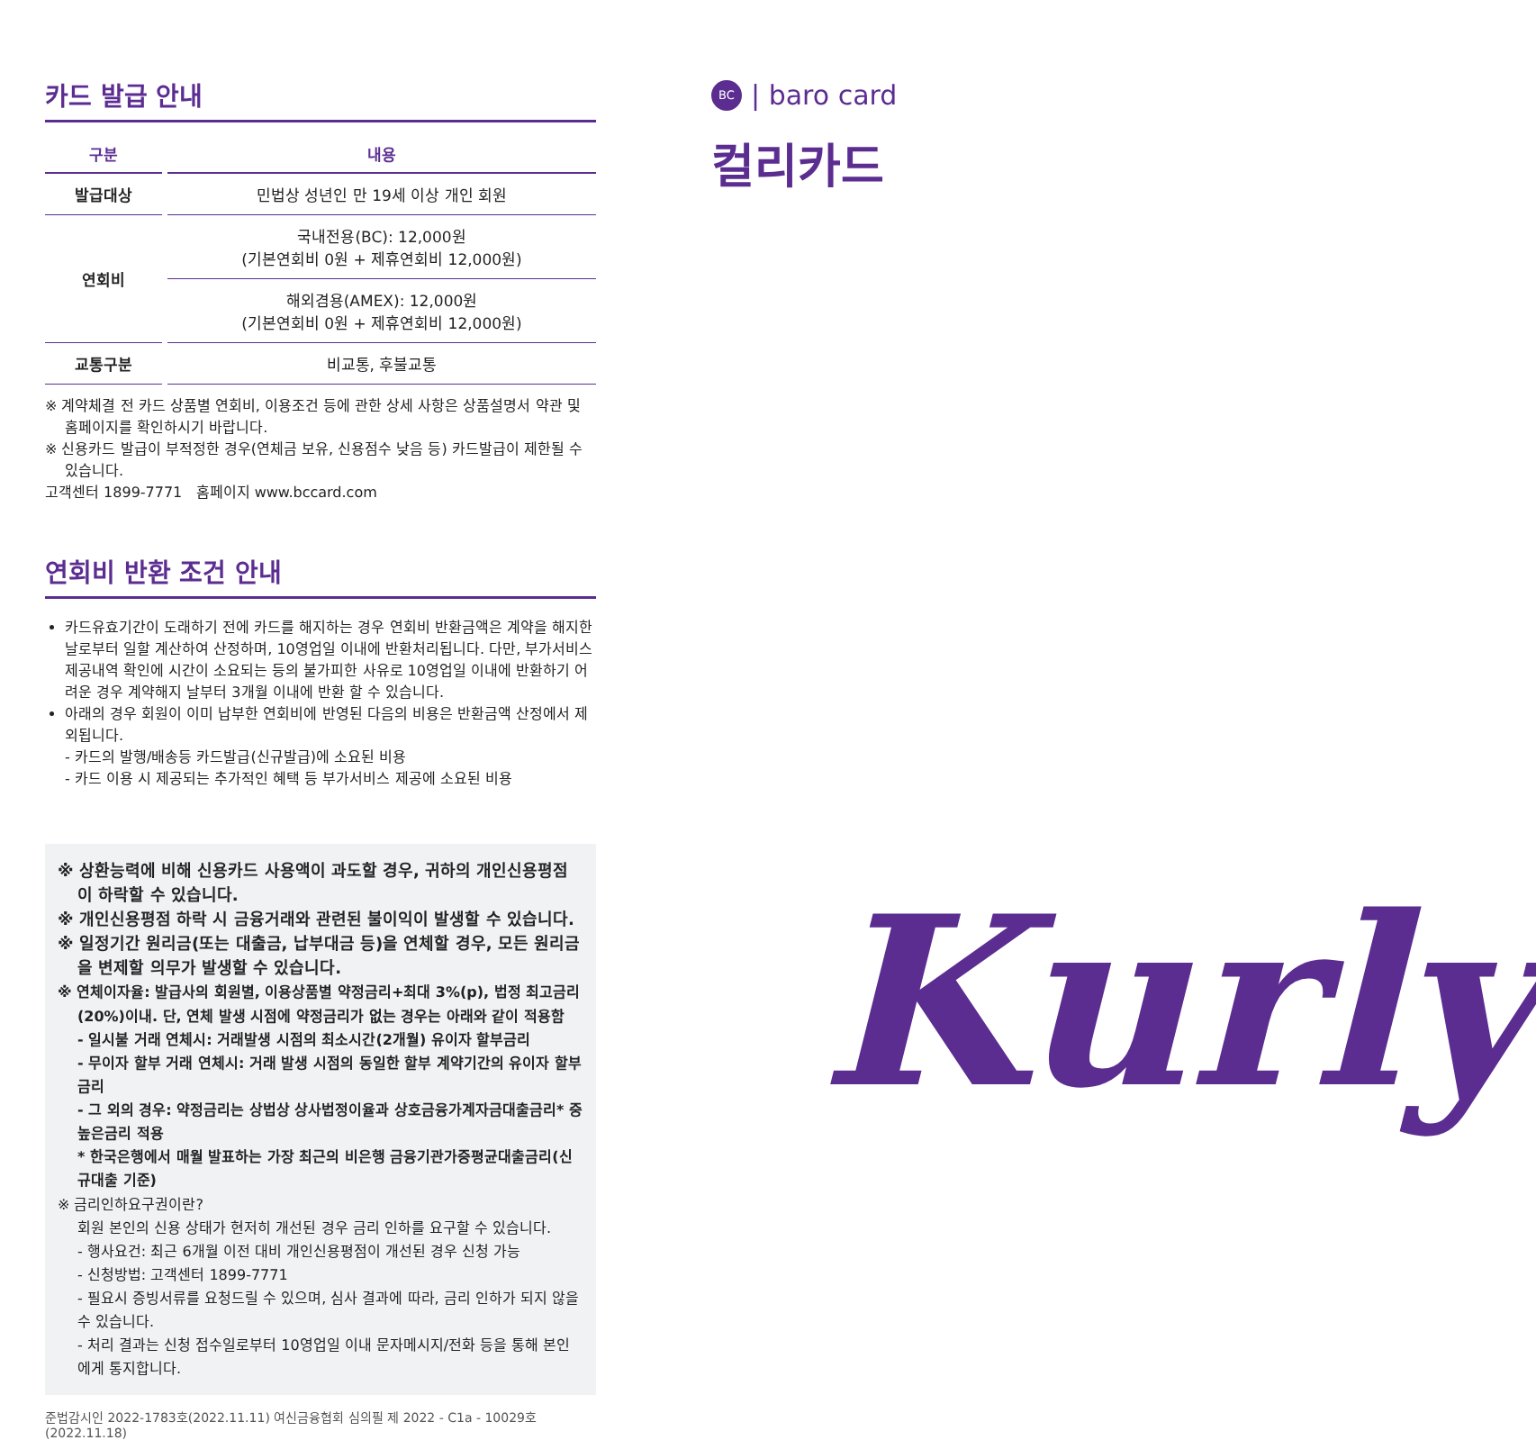카드 발급 안내
| 구분 | 내용 |
| --- | --- |
| 발급대상 | 민법상 성년인 만 19세 이상 개인 회원 |
| 연회비 | 국내전용(BC): 12,000원 (기본연회비 0원 + 제휴연회비 12,000원) |
| | 해외겸용(AMEX): 12,000원 (기본연회비 0원 + 제휴연회비 12,000원) |
| 교통구분 | 비교통, 후불교통 |
※ 계약체결 전 카드 상품별 연회비, 이용조건 등에 관한 상세 사항은 상품설명서 약관 및 홈페이지를 확인하시기 바랍니다.
※ 신용카드 발급이 부적정한 경우(연체금 보유, 신용점수 낮음 등) 카드발급이 제한될 수 있습니다.
고객센터 1899-7771 홈페이지 www.bccard.com
연회비 반환 조건 안내
카드유효기간이 도래하기 전에 카드를 해지하는 경우 연회비 반환금액은 계약을 해지한 날로부터 일할 계산하여 산정하며, 10영업일 이내에 반환처리됩니다. 다만, 부가서비스 제공내역 확인에 시간이 소요되는 등의 불가피한 사유로 10영업일 이내에 반환하기 어려운 경우 계약해지 날부터 3개월 이내에 반환 할 수 있습니다.
아래의 경우 회원이 이미 납부한 연회비에 반영된 다음의 비용은 반환금액 산정에서 제외됩니다.
- 카드의 발행/배송등 카드발급(신규발급)에 소요된 비용
- 카드 이용 시 제공되는 추가적인 혜택 등 부가서비스 제공에 소요된 비용
※ 상환능력에 비해 신용카드 사용액이 과도할 경우, 귀하의 개인신용평점이 하락할 수 있습니다.
※ 개인신용평점 하락 시 금융거래와 관련된 불이익이 발생할 수 있습니다.
※ 일정기간 원리금(또는 대출금, 납부대금 등)을 연체할 경우, 모든 원리금을 변제할 의무가 발생할 수 있습니다.
※ 연체이자율: 발급사의 회원별, 이용상품별 약정금리+최대 3%(p), 법정 최고금리(20%)이내. 단, 연체 발생 시점에 약정금리가 없는 경우는 아래와 같이 적용함
- 일시불 거래 연체시: 거래발생 시점의 최소시간(2개월) 유이자 할부금리
- 무이자 할부 거래 연체시: 거래 발생 시점의 동일한 할부 계약기간의 유이자 할부금리
- 그 외의 경우: 약정금리는 상법상 상사법정이율과 상호금융가계자금대출금리* 중 높은금리 적용
* 한국은행에서 매월 발표하는 가장 최근의 비은행 금융기관가중평균대출금리(신규대출 기준)
※ 금리인하요구권이란?
회원 본인의 신용 상태가 현저히 개선된 경우 금리 인하를 요구할 수 있습니다.
- 행사요건: 최근 6개월 이전 대비 개인신용평점이 개선된 경우 신청 가능
- 신청방법: 고객센터 1899-7771
- 필요시 증빙서류를 요청드릴 수 있으며, 심사 결과에 따라, 금리 인하가 되지 않을 수 있습니다.
- 처리 결과는 신청 접수일로부터 10영업일 이내 문자메시지/전화 등을 통해 본인에게 통지합니다.
준법감시인 2022-1783호(2022.11.11) 여신금융협회 심의필 제 2022 - C1a - 10029호 (2022.11.18)
BC | baro card
컬리카드
Kurly